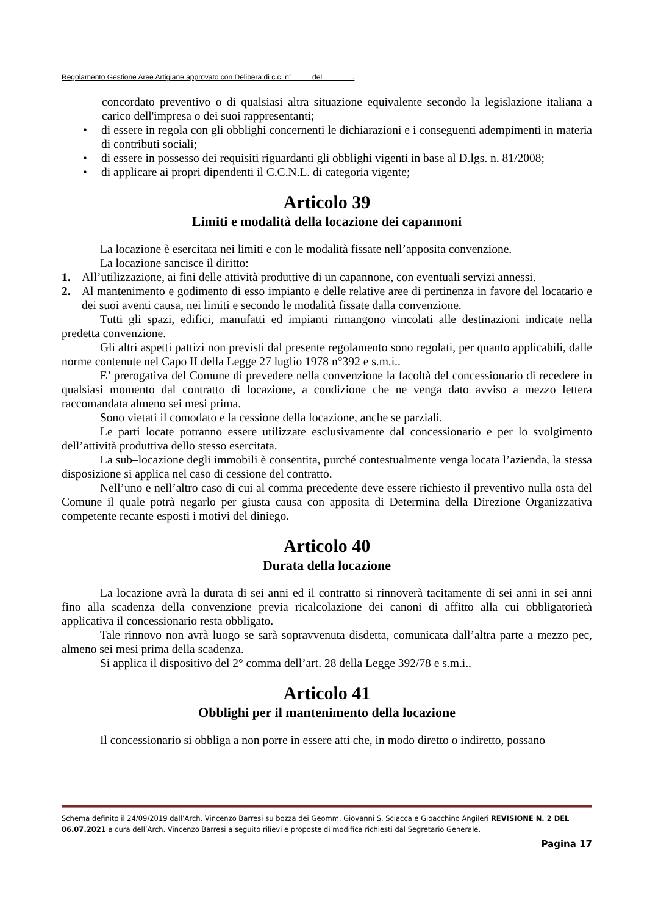Regolamento Gestione Aree Artigiane approvato con Delibera di c.c. n° del .
concordato preventivo o di qualsiasi altra situazione equivalente secondo la legislazione italiana a carico dell'impresa o dei suoi rappresentanti;
• di essere in regola con gli obblighi concernenti le dichiarazioni e i conseguenti adempimenti in materia di contributi sociali;
• di essere in possesso dei requisiti riguardanti gli obblighi vigenti in base al D.lgs. n. 81/2008;
• di applicare ai propri dipendenti il C.C.N.L. di categoria vigente;
Articolo 39
Limiti e modalità della locazione dei capannoni
La locazione è esercitata nei limiti e con le modalità fissate nell’apposita convenzione.
La locazione sancisce il diritto:
1. All’utilizzazione, ai fini delle attività produttive di un capannone, con eventuali servizi annessi.
2. Al mantenimento e godimento di esso impianto e delle relative aree di pertinenza in favore del locatario e dei suoi aventi causa, nei limiti e secondo le modalità fissate dalla convenzione.
Tutti gli spazi, edifici, manufatti ed impianti rimangono vincolati alle destinazioni indicate nella predetta convenzione.
Gli altri aspetti pattizi non previsti dal presente regolamento sono regolati, per quanto applicabili, dalle norme contenute nel Capo II della Legge 27 luglio 1978 n°392 e s.m.i..
E’ prerogativa del Comune di prevedere nella convenzione la facoltà del concessionario di recedere in qualsiasi momento dal contratto di locazione, a condizione che ne venga dato avviso a mezzo lettera raccomandata almeno sei mesi prima.
Sono vietati il comodato e la cessione della locazione, anche se parziali.
Le parti locate potranno essere utilizzate esclusivamente dal concessionario e per lo svolgimento dell’attività produttiva dello stesso esercitata.
La sub–locazione degli immobili è consentita, purché contestualmente venga locata l’azienda, la stessa disposizione si applica nel caso di cessione del contratto.
Nell’uno e nell’altro caso di cui al comma precedente deve essere richiesto il preventivo nulla osta del Comune il quale potrà negarlo per giusta causa con apposita di Determina della Direzione Organizzativa competente recante esposti i motivi del diniego.
Articolo 40
Durata della locazione
La locazione avrà la durata di sei anni ed il contratto si rinnoverà tacitamente di sei anni in sei anni fino alla scadenza della convenzione previa ricalcolazione dei canoni di affitto alla cui obbligatorietà applicativa il concessionario resta obbligato.
Tale rinnovo non avrà luogo se sarà sopravvenuta disdetta, comunicata dall’altra parte a mezzo pec, almeno sei mesi prima della scadenza.
Si applica il dispositivo del 2° comma dell’art. 28 della Legge 392/78 e s.m.i..
Articolo 41
Obblighi per il mantenimento della locazione
Il concessionario si obbliga a non porre in essere atti che, in modo diretto o indiretto, possano
Schema definito il 24/09/2019 dall’Arch. Vincenzo Barresi su bozza dei Geomm. Giovanni S. Sciacca e Gioacchino Angileri REVISIONE N. 2 DEL 06.07.2021 a cura dell’Arch. Vincenzo Barresi a seguito rilievi e proposte di modifica richiesti dal Segretario Generale.
Pagina 17